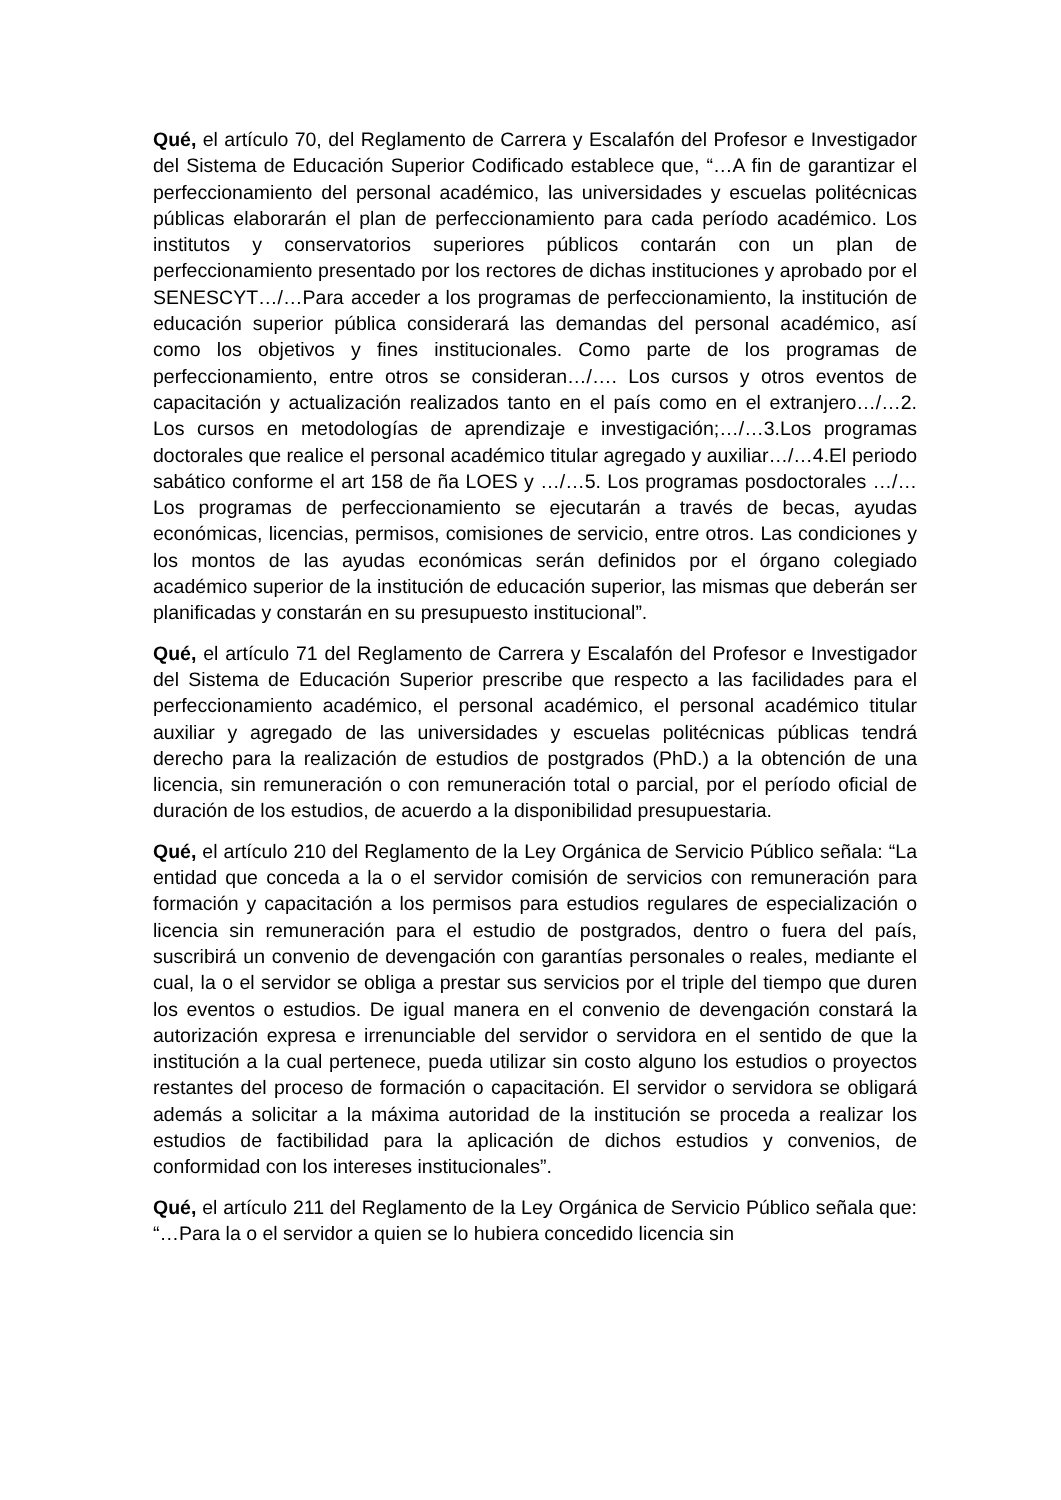Qué, el artículo 70, del Reglamento de Carrera y Escalafón del Profesor e Investigador del Sistema de Educación Superior Codificado establece que, “…A fin de garantizar el perfeccionamiento del personal académico, las universidades y escuelas politécnicas públicas elaborarán el plan de perfeccionamiento para cada período académico. Los institutos y conservatorios superiores públicos contarán con un plan de perfeccionamiento presentado por los rectores de dichas instituciones y aprobado por el SENESCYT…/…Para acceder a los programas de perfeccionamiento, la institución de educación superior pública considerará las demandas del personal académico, así como los objetivos y fines institucionales. Como parte de los programas de perfeccionamiento, entre otros se consideran…/…. Los cursos y otros eventos de capacitación y actualización realizados tanto en el país como en el extranjero…/…2. Los cursos en metodologías de aprendizaje e investigación;…/…3.Los programas doctorales que realice el personal académico titular agregado y auxiliar…/…4.El periodo sabático conforme el art 158 de ña LOES y …/…5. Los programas posdoctorales …/… Los programas de perfeccionamiento se ejecutarán a través de becas, ayudas económicas, licencias, permisos, comisiones de servicio, entre otros. Las condiciones y los montos de las ayudas económicas serán definidos por el órgano colegiado académico superior de la institución de educación superior, las mismas que deberán ser planificadas y constarán en su presupuesto institucional”.
Qué, el artículo 71 del Reglamento de Carrera y Escalafón del Profesor e Investigador del Sistema de Educación Superior prescribe que respecto a las facilidades para el perfeccionamiento académico, el personal académico, el personal académico titular auxiliar y agregado de las universidades y escuelas politécnicas públicas tendrá derecho para la realización de estudios de postgrados (PhD.) a la obtención de una licencia, sin remuneración o con remuneración total o parcial, por el período oficial de duración de los estudios, de acuerdo a la disponibilidad presupuestaria.
Qué, el artículo 210 del Reglamento de la Ley Orgánica de Servicio Público señala: “La entidad que conceda a la o el servidor comisión de servicios con remuneración para formación y capacitación a los permisos para estudios regulares de especialización o licencia sin remuneración para el estudio de postgrados, dentro o fuera del país, suscribirá un convenio de devengación con garantías personales o reales, mediante el cual, la o el servidor se obliga a prestar sus servicios por el triple del tiempo que duren los eventos o estudios. De igual manera en el convenio de devengación constará la autorización expresa e irrenunciable del servidor o servidora en el sentido de que la institución a la cual pertenece, pueda utilizar sin costo alguno los estudios o proyectos restantes del proceso de formación o capacitación. El servidor o servidora se obligará además a solicitar a la máxima autoridad de la institución se proceda a realizar los estudios de factibilidad para la aplicación de dichos estudios y convenios, de conformidad con los intereses institucionales”.
Qué, el artículo 211 del Reglamento de la Ley Orgánica de Servicio Público señala que: “…Para la o el servidor a quien se lo hubiera concedido licencia sin